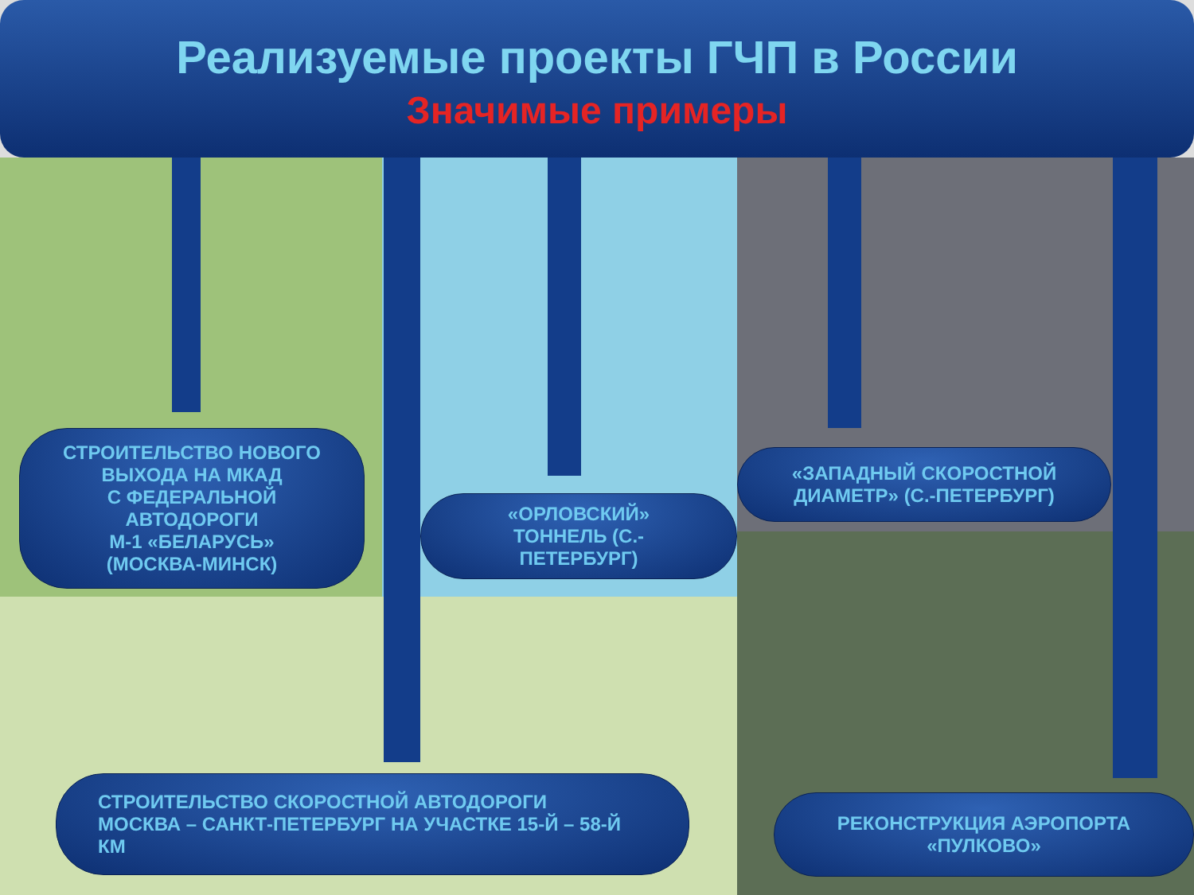Реализуемые проекты ГЧП в России
Значимые примеры
СТРОИТЕЛЬСТВО НОВОГО
ВЫХОДА НА МКАД
С ФЕДЕРАЛЬНОЙ
АВТОДОРОГИ
М-1 «БЕЛАРУСЬ»
(МОСКВА-МИНСК)
«ОРЛОВСКИЙ»
ТОННЕЛЬ (С.-
ПЕТЕРБУРГ)
«ЗАПАДНЫЙ СКОРОСТНОЙ
ДИАМЕТР» (С.-ПЕТЕРБУРГ)
СТРОИТЕЛЬСТВО СКОРОСТНОЙ АВТОДОРОГИ
МОСКВА – САНКТ-ПЕТЕРБУРГ НА УЧАСТКЕ 15-Й – 58-Й
КМ
РЕКОНСТРУКЦИЯ АЭРОПОРТА
«ПУЛКОВО»